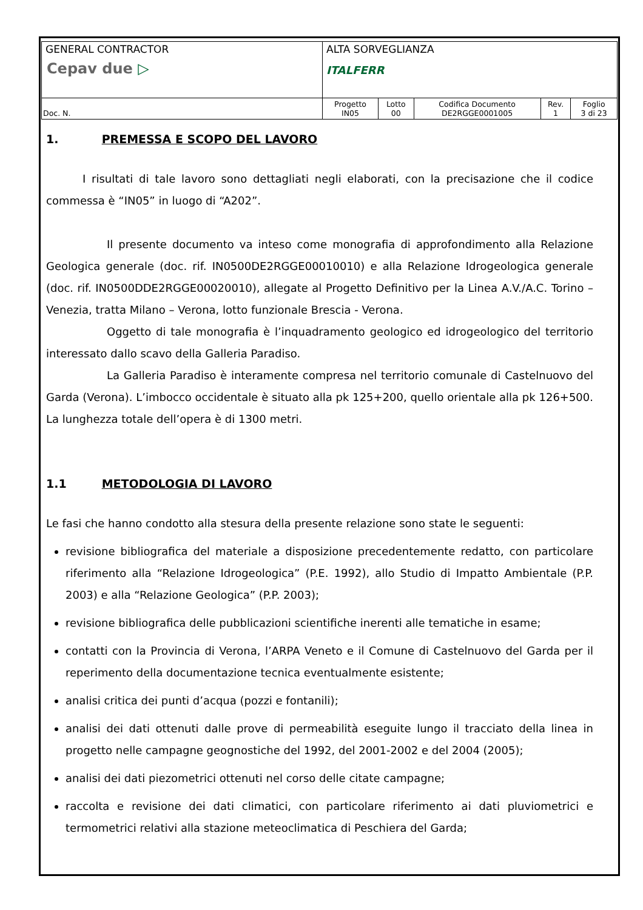| GENERAL CONTRACTOR Cepav due ▷ | ALTA SORVEGLIANZA ITALFERR | | | | |
| Doc. N. | Progetto IN05 | Lotto 00 | Codifica Documento DE2RGGE0001005 | Rev. 1 | Foglio 3 di 23 |
1. PREMESSA E SCOPO DEL LAVORO
I risultati di tale lavoro sono dettagliati negli elaborati, con la precisazione che il codice commessa è “IN05” in luogo di “A202”.
Il presente documento va inteso come monografia di approfondimento alla Relazione Geologica generale (doc. rif. IN0500DE2RGGE00010010) e alla Relazione Idrogeologica generale (doc. rif. IN0500DDE2RGGE00020010), allegate al Progetto Definitivo per la Linea A.V./A.C. Torino – Venezia, tratta Milano – Verona, lotto funzionale Brescia - Verona.
Oggetto di tale monografia è l’inquadramento geologico ed idrogeologico del territorio interessato dallo scavo della Galleria Paradiso.
La Galleria Paradiso è interamente compresa nel territorio comunale di Castelnuovo del Garda (Verona). L’imbocco occidentale è situato alla pk 125+200, quello orientale alla pk 126+500. La lunghezza totale dell’opera è di 1300 metri.
1.1 METODOLOGIA DI LAVORO
Le fasi che hanno condotto alla stesura della presente relazione sono state le seguenti:
revisione bibliografica del materiale a disposizione precedentemente redatto, con particolare riferimento alla “Relazione Idrogeologica” (P.E. 1992), allo Studio di Impatto Ambientale (P.P. 2003) e alla “Relazione Geologica” (P.P. 2003);
revisione bibliografica delle pubblicazioni scientifiche inerenti alle tematiche in esame;
contatti con la Provincia di Verona, l’ARPA Veneto e il Comune di Castelnuovo del Garda per il reperimento della documentazione tecnica eventualmente esistente;
analisi critica dei punti d’acqua (pozzi e fontanili);
analisi dei dati ottenuti dalle prove di permeabilità eseguite lungo il tracciato della linea in progetto nelle campagne geognostiche del 1992, del 2001-2002 e del 2004 (2005);
analisi dei dati piezometrici ottenuti nel corso delle citate campagne;
raccolta e revisione dei dati climatici, con particolare riferimento ai dati pluviometrici e termometrici relativi alla stazione meteoclimatica di Peschiera del Garda;